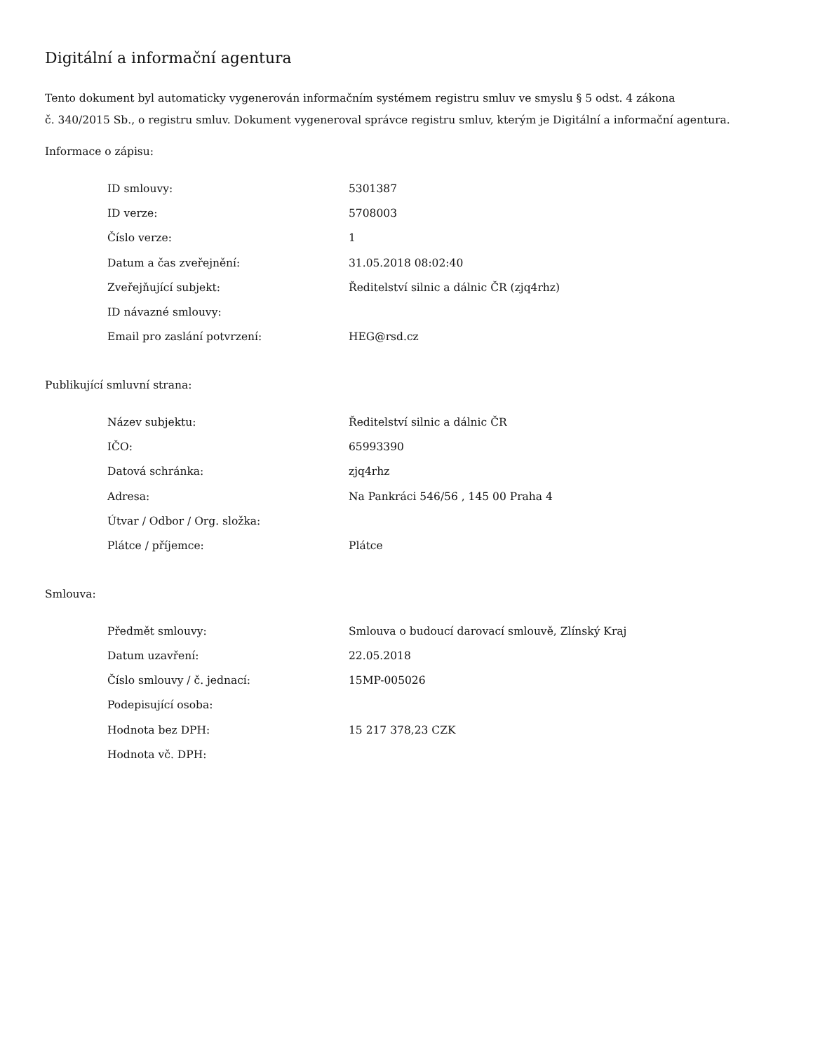Digitální a informační agentura
Tento dokument byl automaticky vygenerován informačním systémem registru smluv ve smyslu § 5 odst. 4 zákona
č. 340/2015 Sb., o registru smluv. Dokument vygeneroval správce registru smluv, kterým je Digitální a informační agentura.
Informace o zápisu:
| ID smlouvy: | 5301387 |
| ID verze: | 5708003 |
| Číslo verze: | 1 |
| Datum a čas zveřejnění: | 31.05.2018 08:02:40 |
| Zveřejňující subjekt: | Ředitelství silnic a dálnic ČR (zjq4rhz) |
| ID návazné smlouvy: | |
| Email pro zaslání potvrzení: | HEG@rsd.cz |
Publikující smluvní strana:
| Název subjektu: | Ředitelství silnic a dálnic ČR |
| IČO: | 65993390 |
| Datová schránka: | zjq4rhz |
| Adresa: | Na Pankráci 546/56 , 145 00 Praha 4 |
| Útvar / Odbor / Org. složka: | |
| Plátce / příjemce: | Plátce |
Smlouva:
| Předmět smlouvy: | Smlouva o budoucí darovací smlouvě, Zlínský Kraj |
| Datum uzavření: | 22.05.2018 |
| Číslo smlouvy / č. jednací: | 15MP-005026 |
| Podepisující osoba: | |
| Hodnota bez DPH: | 15 217 378,23 CZK |
| Hodnota vč. DPH: | |